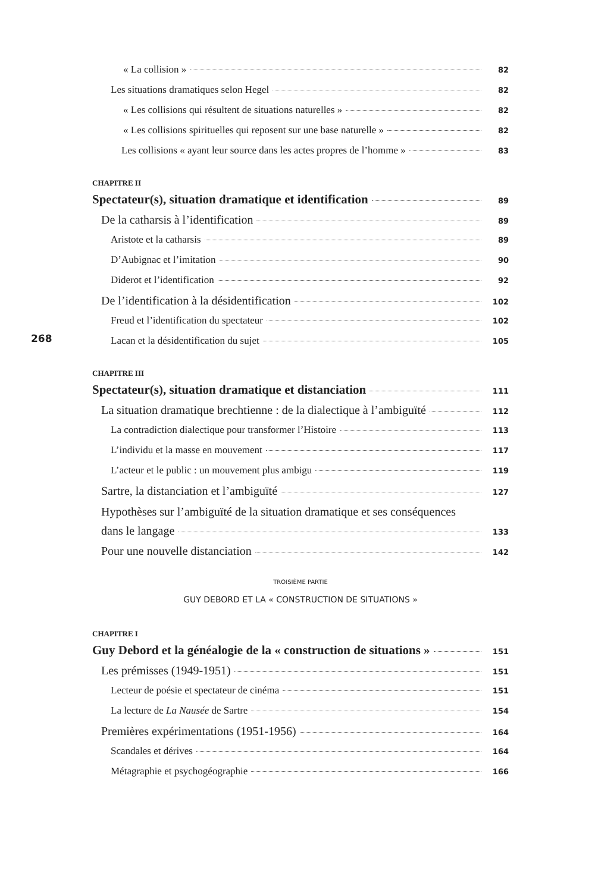« La collision » 82
Les situations dramatiques selon Hegel 82
« Les collisions qui résultent de situations naturelles » 82
« Les collisions spirituelles qui reposent sur une base naturelle » 82
Les collisions « ayant leur source dans les actes propres de l’homme » 83
CHAPITRE II
Spectateur(s), situation dramatique et identification 89
De la catharsis à l’identification 89
Aristote et la catharsis 89
D’Aubignac et l’imitation 90
Diderot et l’identification 92
De l’identification à la désidentification 102
Freud et l’identification du spectateur 102
268
Lacan et la désidentification du sujet 105
CHAPITRE III
Spectateur(s), situation dramatique et distanciation 111
La situation dramatique brechtienne : de la dialectique à l’ambiguïté 112
La contradiction dialectique pour transformer l’Histoire 113
L’individu et la masse en mouvement 117
L’acteur et le public : un mouvement plus ambigu 119
Sartre, la distanciation et l’ambiguïté 127
Hypothèses sur l’ambiguïté de la situation dramatique et ses conséquences
dans le langage 133
Pour une nouvelle distanciation 142
TROISIÈME PARTIE
GUY DEBORD ET LA « CONSTRUCTION DE SITUATIONS »
CHAPITRE I
Guy Debord et la généalogie de la « construction de situations » 151
Les prémisses (1949-1951) 151
Lecteur de poésie et spectateur de cinéma 151
La lecture de La Nausée de Sartre 154
Premières expérimentations (1951-1956) 164
Scandales et dérives 164
Métagraphie et psychogéographie 166